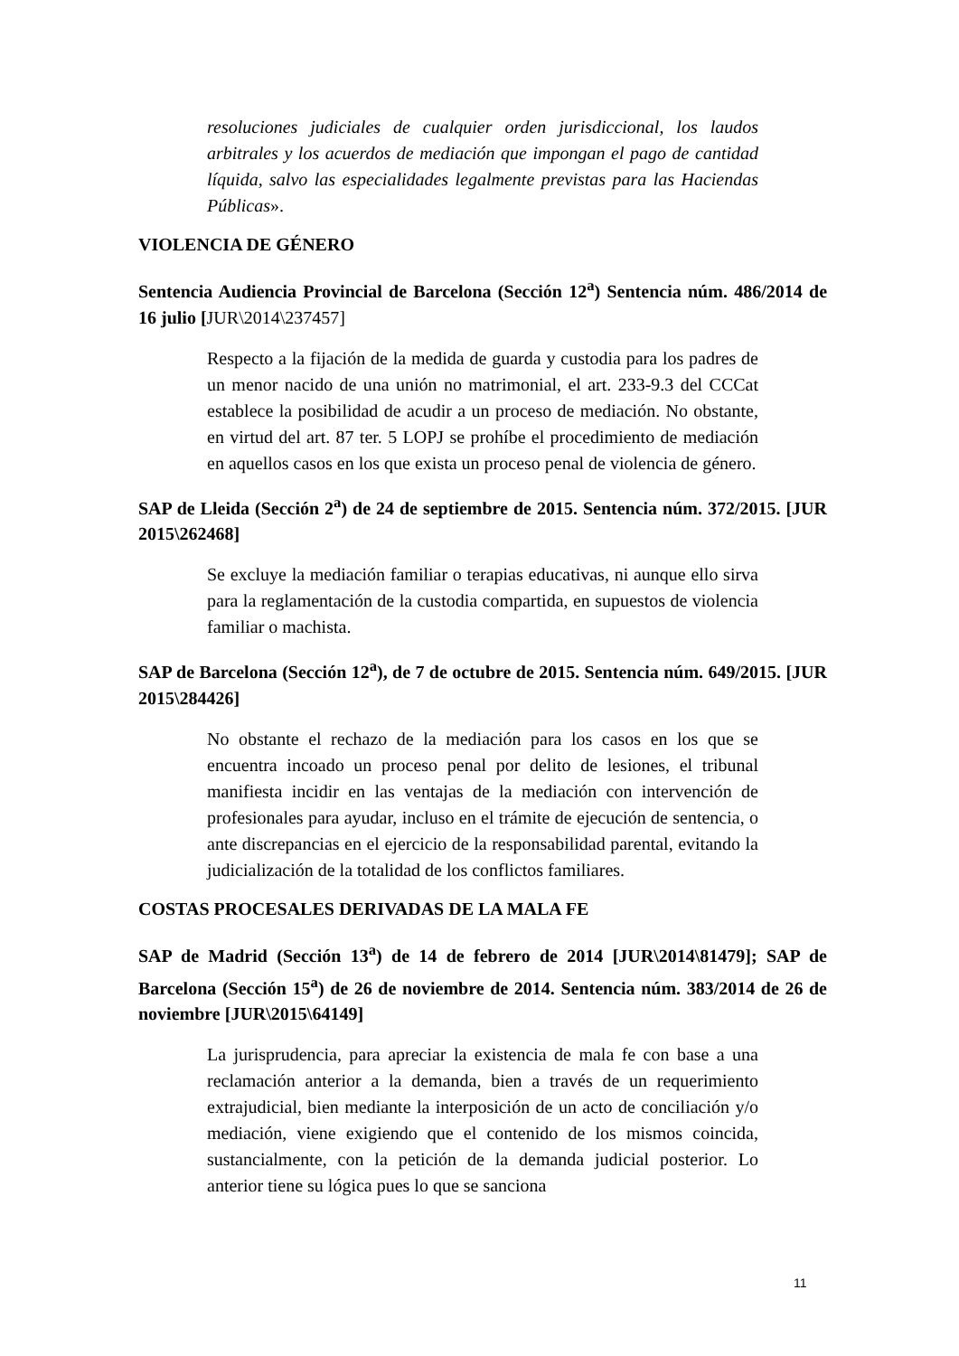resoluciones judiciales de cualquier orden jurisdiccional, los laudos arbitrales y los acuerdos de mediación que impongan el pago de cantidad líquida, salvo las especialidades legalmente previstas para las Haciendas Públicas».
VIOLENCIA DE GÉNERO
Sentencia Audiencia Provincial de Barcelona (Sección 12<sup>a</sup>) Sentencia núm. 486/2014 de 16 julio [JUR\2014\237457]
Respecto a la fijación de la medida de guarda y custodia para los padres de un menor nacido de una unión no matrimonial, el art. 233-9.3 del CCCat establece la posibilidad de acudir a un proceso de mediación. No obstante, en virtud del art. 87 ter. 5 LOPJ se prohíbe el procedimiento de mediación en aquellos casos en los que exista un proceso penal de violencia de género.
SAP de Lleida (Sección 2<sup>a</sup>) de 24 de septiembre de 2015. Sentencia núm. 372/2015. [JUR 2015\262468]
Se excluye la mediación familiar o terapias educativas, ni aunque ello sirva para la reglamentación de la custodia compartida, en supuestos de violencia familiar o machista.
SAP de Barcelona (Sección 12<sup>a</sup>), de 7 de octubre de 2015. Sentencia núm. 649/2015. [JUR 2015\284426]
No obstante el rechazo de la mediación para los casos en los que se encuentra incoado un proceso penal por delito de lesiones, el tribunal manifiesta incidir en las ventajas de la mediación con intervención de profesionales para ayudar, incluso en el trámite de ejecución de sentencia, o ante discrepancias en el ejercicio de la responsabilidad parental, evitando la judicialización de la totalidad de los conflictos familiares.
COSTAS PROCESALES DERIVADAS DE LA MALA FE
SAP de Madrid (Sección 13<sup>a</sup>) de 14 de febrero de 2014 [JUR\2014\81479]; SAP de Barcelona (Sección 15<sup>a</sup>) de 26 de noviembre de 2014. Sentencia núm. 383/2014 de 26 de noviembre [JUR\2015\64149]
La jurisprudencia, para apreciar la existencia de mala fe con base a una reclamación anterior a la demanda, bien a través de un requerimiento extrajudicial, bien mediante la interposición de un acto de conciliación y/o mediación, viene exigiendo que el contenido de los mismos coincida, sustancialmente, con la petición de la demanda judicial posterior. Lo anterior tiene su lógica pues lo que se sanciona
11